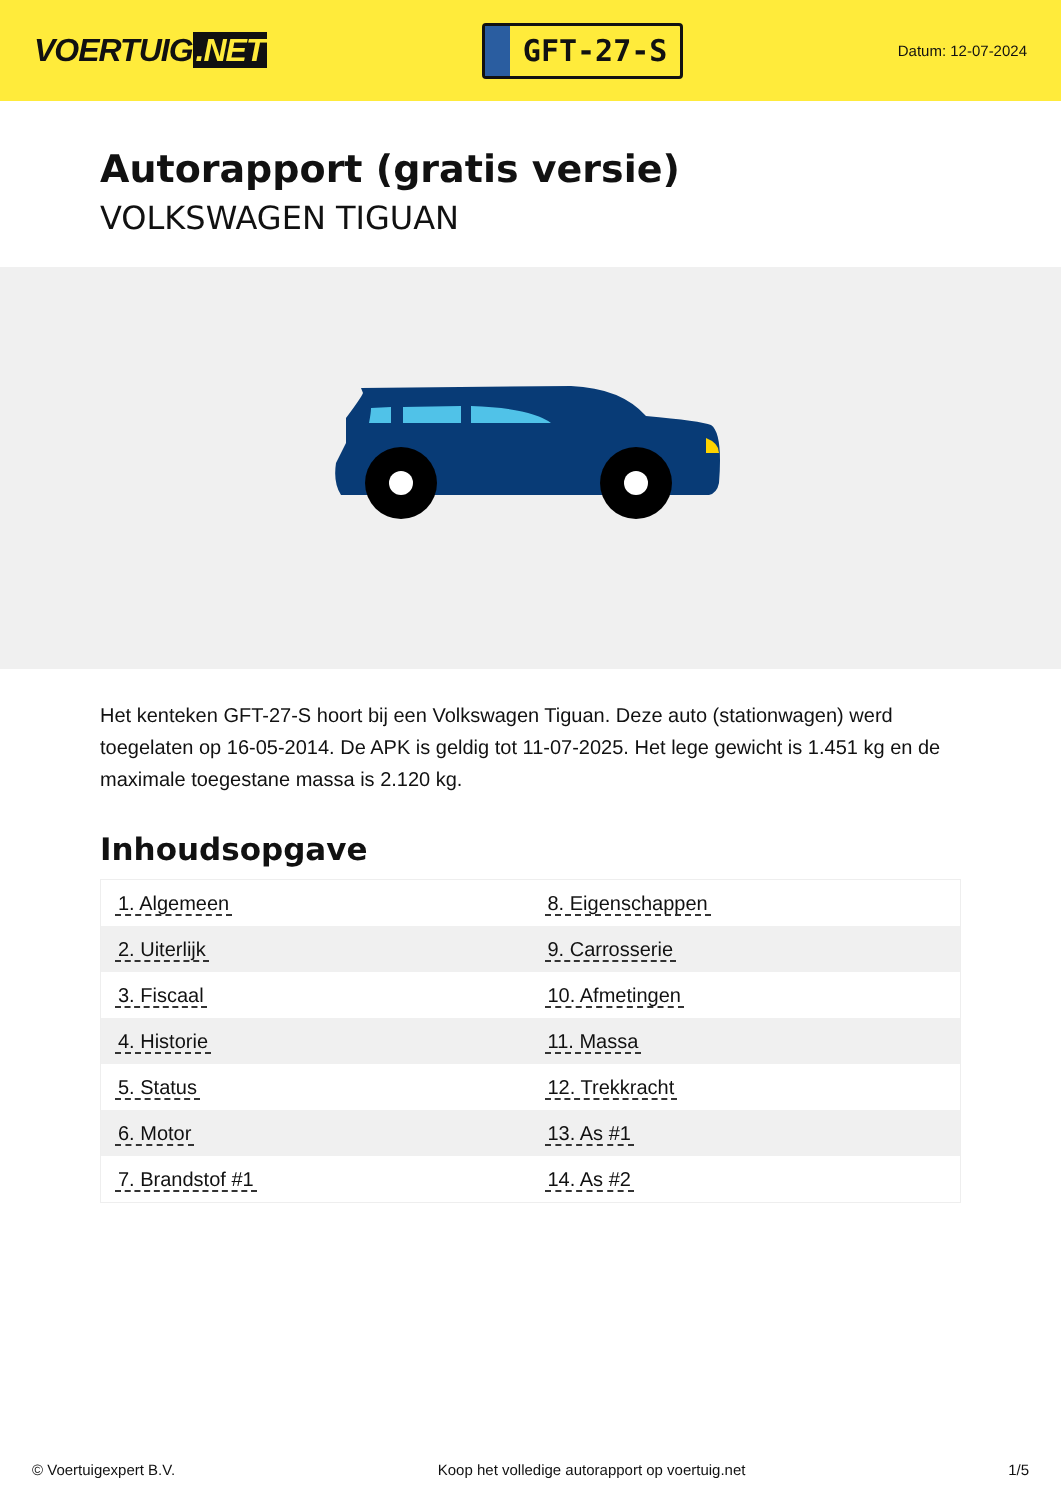VOERTUIG.NET
GFT-27-S
Datum: 12-07-2024
Autorapport (gratis versie)
VOLKSWAGEN TIGUAN
Het kenteken GFT-27-S hoort bij een Volkswagen Tiguan. Deze auto (stationwagen) werd toegelaten op 16-05-2014. De APK is geldig tot 11-07-2025. Het lege gewicht is 1.451 kg en de maximale toegestane massa is 2.120 kg.
Inhoudsopgave
| 1. Algemeen | 8. Eigenschappen |
| 2. Uiterlijk | 9. Carrosserie |
| 3. Fiscaal | 10. Afmetingen |
| 4. Historie | 11. Massa |
| 5. Status | 12. Trekkracht |
| 6. Motor | 13. As #1 |
| 7. Brandstof #1 | 14. As #2 |
© Voertuigexpert B.V. Koop het volledige autorapport op voertuig.net 1/5